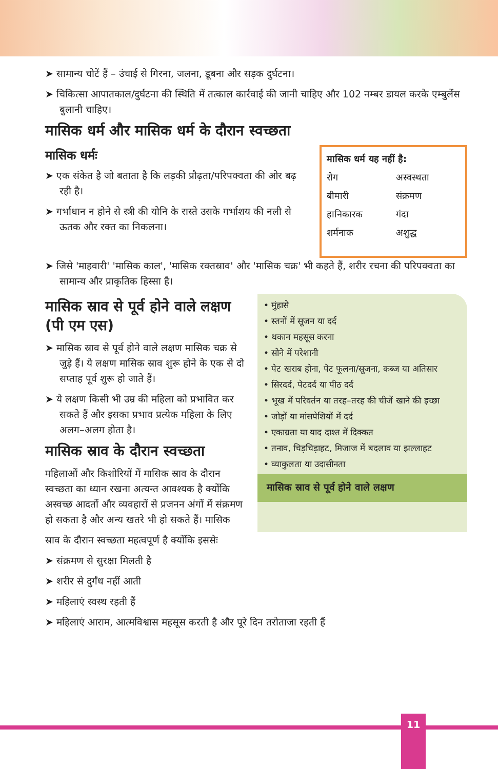➤ सामान्य चोटें हैं – उंचाई से गिरना, जलना, डूबना और सड़क दुर्घटना।
➤ चिकित्सा आपातकाल/दुर्घटना की स्थिति में तत्काल कार्रवाई की जानी चाहिए और 102 नम्बर डायल करके एम्बुलेंस बुलानी चाहिए।
मासिक धर्म और मासिक धर्म के दौरान स्वच्छता
मासिक धर्मः
➤ एक संकेत है जो बताता है कि लड़की प्रौढ़ता/परिपक्वता की ओर बढ़ रही है।
➤ गर्भाधान न होने से स्त्री की योनि के रास्ते उसके गर्भाशय की नली से ऊतक और रक्त का निकलना।
| मासिक धर्म यह नहीं है: | |
| --- | --- |
| रोग | अस्वस्थता |
| बीमारी | संक्रमण |
| हानिकारक | गंदा |
| शर्मनाक | अशुद्ध |
➤ जिसे 'माहवारी' 'मासिक काल', 'मासिक रक्तस्राव' और 'मासिक चक्र' भी कहते हैं, शरीर रचना की परिपक्वता का सामान्य और प्राकृतिक हिस्सा है।
मासिक स्राव से पूर्व होने वाले लक्षण (पी एम एस)
➤ मासिक स्राव से पूर्व होने वाले लक्षण मासिक चक्र से जुड़े हैं। ये लक्षण मासिक स्राव शुरू होने के एक से दो सप्ताह पूर्व शुरू हो जाते हैं।
➤ ये लक्षण किसी भी उम्र की महिला को प्रभावित कर सकते हैं और इसका प्रभाव प्रत्येक महिला के लिए अलग–अलग होता है।
मासिक स्राव के दौरान स्वच्छता
महिलाओं और किशोरियों में मासिक स्राव के दौरान स्वच्छता का ध्यान रखना अत्यन्त आवश्यक है क्योंकि अस्वच्छ आदतों और व्यवहारों से प्रजनन अंगों में संक्रमण हो सकता है और अन्य खतरे भी हो सकते हैं। मासिक
• मुंहासे
• स्तनों में सूजन या दर्द
• थकान महसूस करना
• सोने में परेशानी
• पेट खराब होना, पेट फूलना/सूजना, कब्ज या अतिसार
• सिरदर्द, पेटदर्द या पीठ दर्द
• भूख में परिवर्तन या तरह–तरह की चीजें खाने की इच्छा
• जोड़ों या मांसपेशियों में दर्द
• एकाग्रता या याद दाश्त में दिक्कत
• तनाव, चिड़चिड़ाहट, मिजाज में बदलाव या झल्लाहट
• व्याकुलता या उदासीनता
मासिक स्राव से पूर्व होने वाले लक्षण
स्राव के दौरान स्वच्छता महत्वपूर्ण है क्योंकि इससेः
➤ संक्रमण से सुरक्षा मिलती है
➤ शरीर से दुर्गंध नहीं आती
➤ महिलाएं स्वस्थ रहती हैं
➤ महिलाएं आराम, आत्मविश्वास महसूस करती है और पूरे दिन तरोताजा रहती हैं
11